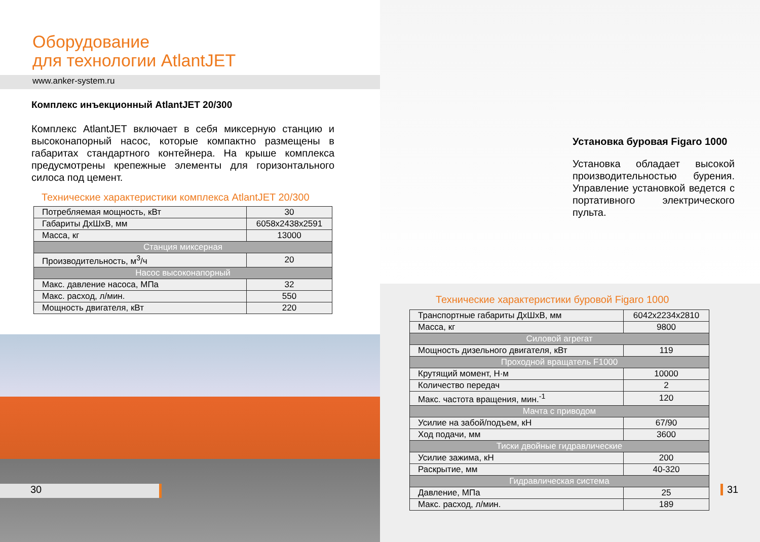Оборудование
для технологии AtlantJET
www.anker-system.ru
Комплекс инъекционный AtlantJET 20/300
Комплекс AtlantJET включает в себя миксерную станцию и высоконапорный насос, которые компактно размещены в габаритах стандартного контейнера. На крыше комплекса предусмотрены крепежные элементы для горизонтального силоса под цемент.
Технические характеристики комплекса AtlantJET 20/300
| Потребляемая мощность, кВт | 30 |
| Габариты ДхШхВ, мм | 6058x2438x2591 |
| Масса, кг | 13000 |
| Станция миксерная | |
| Производительность, м<sup>3</sup>/ч | 20 |
| Насос высоконапорный | |
| Макс. давление насоса, МПа | 32 |
| Макс. расход, л/мин. | 550 |
| Мощность двигателя, кВт | 220 |
30
Установка буровая Figaro 1000
Установка обладает высокой производительностью бурения. Управление установкой ведется с портативного электрического пульта.
Технические характеристики буровой Figaro 1000
| Транспортные габариты ДхШхВ, мм | 6042x2234x2810 |
| Масса, кг | 9800 |
| Силовой агрегат | |
| Мощность дизельного двигателя, кВт | 119 |
| Проходной вращатель F1000 | |
| Крутящий момент, Н·м | 10000 |
| Количество передач | 2 |
| Макс. частота вращения, мин.<sup>-1</sup> | 120 |
| Мачта с приводом | |
| Усилие на забой/подъем, кН | 67/90 |
| Ход подачи, мм | 3600 |
| Тиски двойные гидравлические | |
| Усилие зажима, кН | 200 |
| Раскрытие, мм | 40-320 |
| Гидравлическая система | |
| Давление, МПа | 25 |
| Макс. расход, л/мин. | 189 |
31